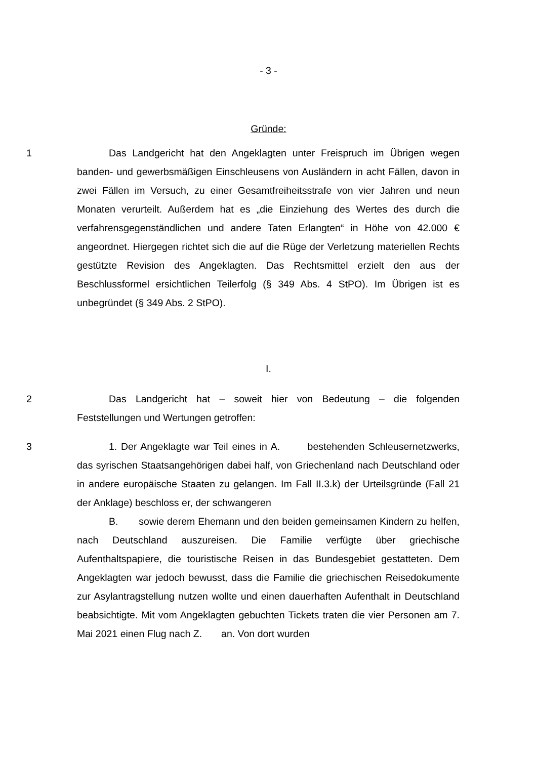- 3 -
Gründe:
1 Das Landgericht hat den Angeklagten unter Freispruch im Übrigen wegen banden- und gewerbsmäßigen Einschleusens von Ausländern in acht Fällen, davon in zwei Fällen im Versuch, zu einer Gesamtfreiheitsstrafe von vier Jahren und neun Monaten verurteilt. Außerdem hat es „die Einziehung des Wertes des durch die verfahrensgegenständlichen und andere Taten Erlangten“ in Höhe von 42.000 € angeordnet. Hiergegen richtet sich die auf die Rüge der Verletzung materiellen Rechts gestützte Revision des Angeklagten. Das Rechtsmittel erzielt den aus der Beschlussformel ersichtlichen Teilerfolg (§ 349 Abs. 4 StPO). Im Übrigen ist es unbegründet (§ 349 Abs. 2 StPO).
I.
2 Das Landgericht hat – soweit hier von Bedeutung – die folgenden Feststellungen und Wertungen getroffen:
3 1. Der Angeklagte war Teil eines in A. bestehenden Schleusernetzwerks, das syrischen Staatsangehörigen dabei half, von Griechenland nach Deutschland oder in andere europäische Staaten zu gelangen. Im Fall II.3.k) der Urteilsgründe (Fall 21 der Anklage) beschloss er, der schwangeren
B. sowie derem Ehemann und den beiden gemeinsamen Kindern zu helfen, nach Deutschland auszureisen. Die Familie verfügte über griechische Aufenthaltspapiere, die touristische Reisen in das Bundesgebiet gestatteten. Dem Angeklagten war jedoch bewusst, dass die Familie die griechischen Reisedokumente zur Asylantragstellung nutzen wollte und einen dauerhaften Aufenthalt in Deutschland beabsichtigte. Mit vom Angeklagten gebuchten Tickets traten die vier Personen am 7. Mai 2021 einen Flug nach Z. an. Von dort wurden